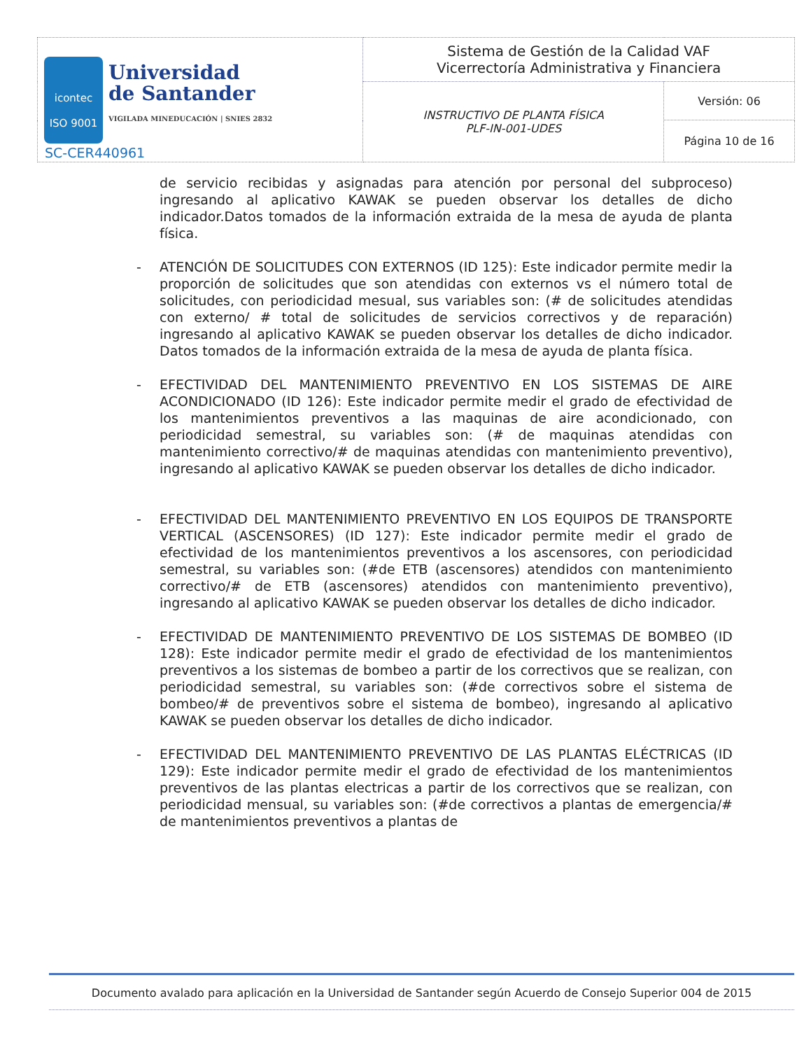| icontec ISO 9001 Universidad de Santander VIGILADA MINEDUCACIÓN / SNIES 2832 SC-CER440961 | Sistema de Gestión de la Calidad VAF Vicerrectoría Administrativa y Financiera | |
| | INSTRUCTIVO DE PLANTA FÍSICA PLF-IN-001-UDES | Versión: 06 |
| | | Página 10 de 16 |
de servicio recibidas y asignadas para atención por personal del subproceso) ingresando al aplicativo KAWAK se pueden observar los detalles de dicho indicador.Datos tomados de la información extraida de la mesa de ayuda de planta física.
- ATENCIÓN DE SOLICITUDES CON EXTERNOS (ID 125): Este indicador permite medir la proporción de solicitudes que son atendidas con externos vs el número total de solicitudes, con periodicidad mesual, sus variables son: (# de solicitudes atendidas con externo/ # total de solicitudes de servicios correctivos y de reparación) ingresando al aplicativo KAWAK se pueden observar los detalles de dicho indicador. Datos tomados de la información extraida de la mesa de ayuda de planta física.
- EFECTIVIDAD DEL MANTENIMIENTO PREVENTIVO EN LOS SISTEMAS DE AIRE ACONDICIONADO (ID 126): Este indicador permite medir el grado de efectividad de los mantenimientos preventivos a las maquinas de aire acondicionado, con periodicidad semestral, su variables son: (# de maquinas atendidas con mantenimiento correctivo/# de maquinas atendidas con mantenimiento preventivo), ingresando al aplicativo KAWAK se pueden observar los detalles de dicho indicador.
- EFECTIVIDAD DEL MANTENIMIENTO PREVENTIVO EN LOS EQUIPOS DE TRANSPORTE VERTICAL (ASCENSORES) (ID 127): Este indicador permite medir el grado de efectividad de los mantenimientos preventivos a los ascensores, con periodicidad semestral, su variables son: (#de ETB (ascensores) atendidos con mantenimiento correctivo/# de ETB (ascensores) atendidos con mantenimiento preventivo), ingresando al aplicativo KAWAK se pueden observar los detalles de dicho indicador.
- EFECTIVIDAD DE MANTENIMIENTO PREVENTIVO DE LOS SISTEMAS DE BOMBEO (ID 128): Este indicador permite medir el grado de efectividad de los mantenimientos preventivos a los sistemas de bombeo a partir de los correctivos que se realizan, con periodicidad semestral, su variables son: (#de correctivos sobre el sistema de bombeo/# de preventivos sobre el sistema de bombeo), ingresando al aplicativo KAWAK se pueden observar los detalles de dicho indicador.
- EFECTIVIDAD DEL MANTENIMIENTO PREVENTIVO DE LAS PLANTAS ELÉCTRICAS (ID 129): Este indicador permite medir el grado de efectividad de los mantenimientos preventivos de las plantas electricas a partir de los correctivos que se realizan, con periodicidad mensual, su variables son: (#de correctivos a plantas de emergencia/# de mantenimientos preventivos a plantas de
Documento avalado para aplicación en la Universidad de Santander según Acuerdo de Consejo Superior 004 de 2015